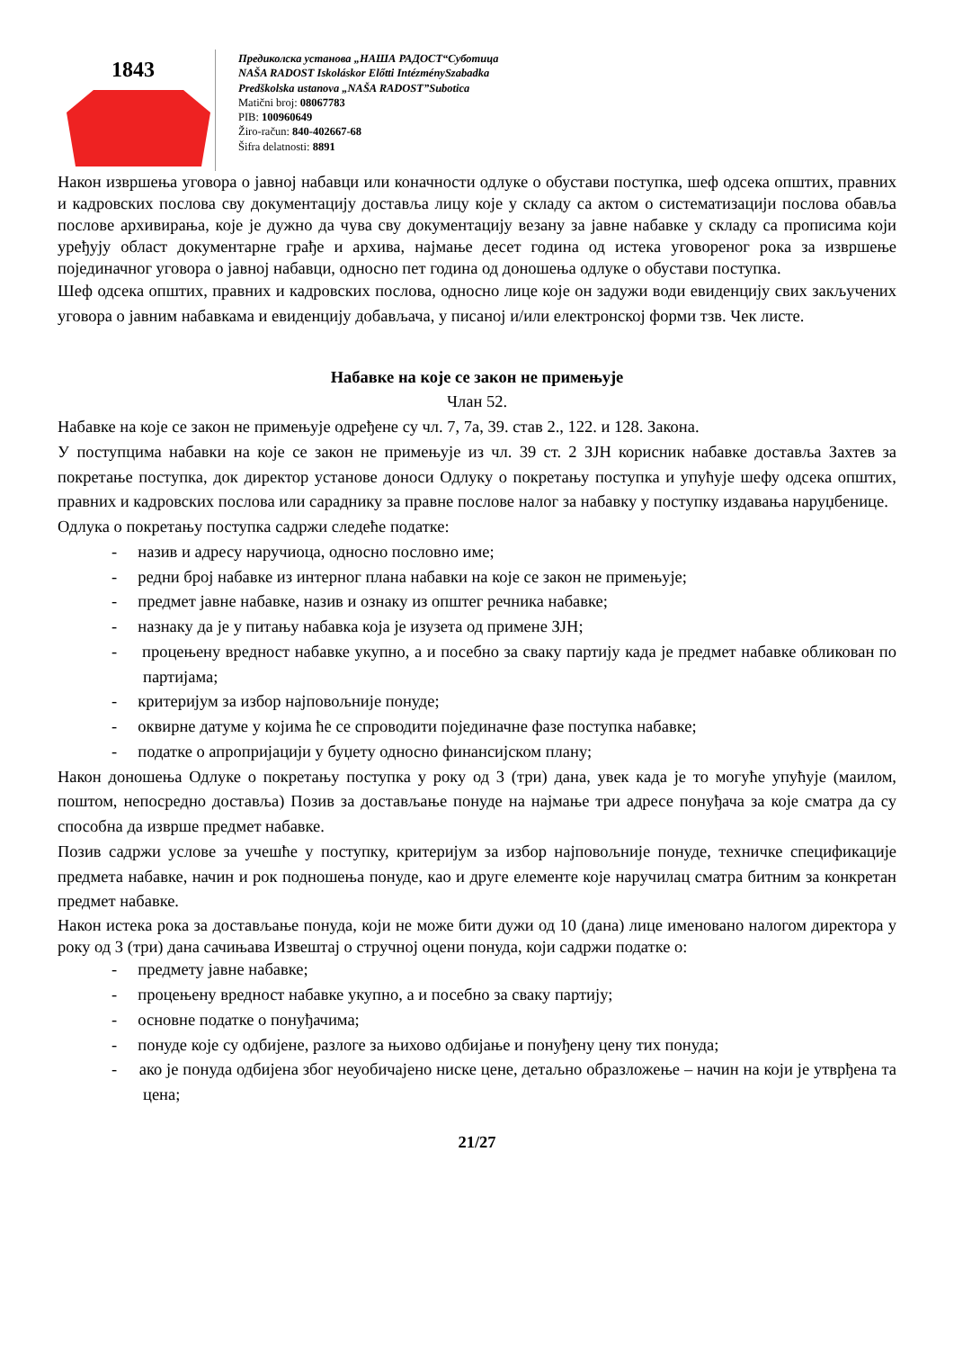1843
Предиколска установа „НАША РАДОСТ“Суботица
NAŠA RADOST Iskoláskor Előtti IntézménySzabadka
Predškolska ustanova „NAŠA RADOST”Subotica
Matični broj: 08067783
PIB: 100960649
Žiro-račun: 840-402667-68
Šifra delatnosti: 8891
Након извршења уговора о јавној набавци или коначности одлуке о обустави поступка, шеф одсека општих, правних и кадровских послова сву документацију доставља лицу које у складу са актом о систематизацији послова обавља послове архивирања, које је дужно да чува сву документацију везану за јавне набавке у складу са прописима који уређују област документарне грађе и архива, најмање десет година од истека уговореног рока за извршење појединачног уговора о јавној набавци, односно пет година од доношења одлуке о обустави поступка.
Шеф одсека општих, правних и кадровских послова, односно лице које он задужи води евиденцију свих закључених уговора о јавним набавкама и евиденцију добављача, у писаној и/или електронској форми тзв. Чек листе.
Набавке на које се закон не примењује
Члан 52.
Набавке на које се закон не примењује одређене су чл. 7, 7а, 39. став 2., 122. и 128. Закона.
У поступцима набавки на које се закон не примењује из чл. 39 ст. 2 ЗЈН корисник набавке доставља Захтев за покретање поступка, док директор установе доноси Одлуку о покретању поступка и упућује шефу одсека општих, правних и кадровских послова или сараднику за правне послове налог за набавку у поступку издавања наруџбенице.
Одлука о покретању поступка садржи следеће податке:
- назив и адресу наручиоца, односно пословно име;
- редни број набавке из интерног плана набавки на које се закон не примењује;
- предмет јавне набавке, назив и ознаку из општег речника набавке;
- назнаку да је у питању набавка која је изузета од примене ЗЈН;
- процењену вредност набавке укупно, а и посебно за сваку партију када је предмет набавке обликован по партијама;
- критеријум за избор најповољније понуде;
- оквирне датуме у којима ће се спроводити појединачне фазе поступка набавке;
- податке о апропријацији у буџету односно финансијском плану;
Након доношења Одлуке о покретању поступка у року од 3 (три) дана, увек када је то могуће упућује (маилом, поштом, непосредно доставља) Позив за достављање понуде на најмање три адресе понуђача за које сматра да су способна да изврше предмет набавке.
Позив садржи услове за учешће у поступку, критеријум за избор најповољније понуде, техничке спецификације предмета набавке, начин и рок подношења понуде, као и друге елементе које наручилац сматра битним за конкретан предмет набавке.
Након истека рока за достављање понуда, који не може бити дужи од 10 (дана) лице именовано налогом директора у року од 3 (три) дана сачињава Извештај о стручној оцени понуда, који садржи податке о:
- предмету јавне набавке;
- процењену вредност набавке укупно, а и посебно за сваку партију;
- основне податке о понуђачима;
- понуде које су одбијене, разлоге за њихово одбијање и понуђену цену тих понуда;
- ако је понуда одбијена због неуобичајено ниске цене, детаљно образложење – начин на који је утврђена та цена;
21/27